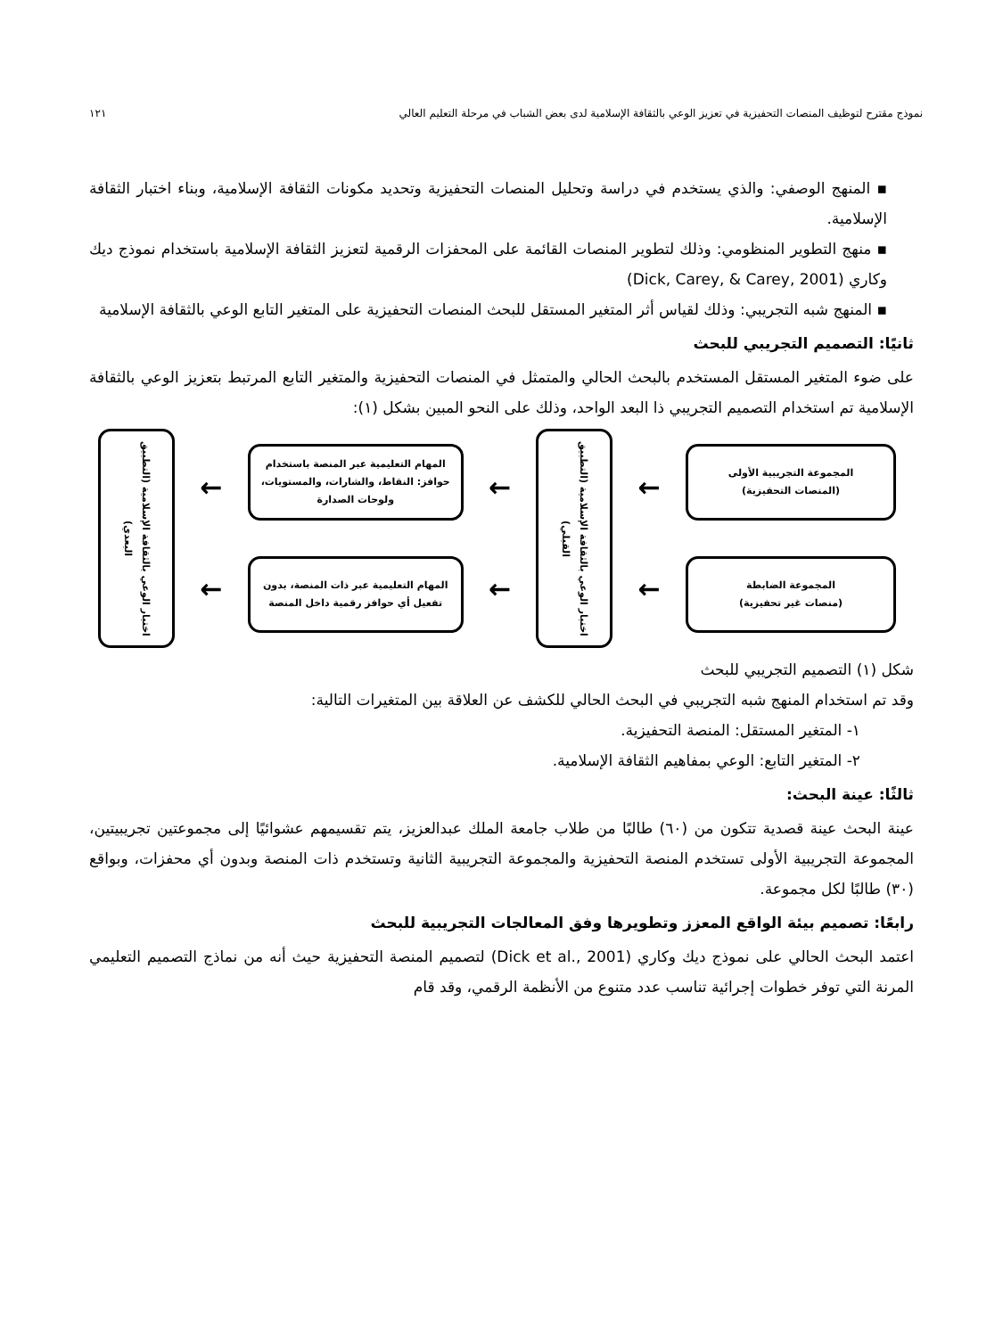نموذج مقترح لتوظيف المنصات التحفيزية في تعزيز الوعي بالثقافة الإسلامية لدى بعض الشباب في مرحلة التعليم العالي ١٢١
▪ المنهج الوصفي: والذي يستخدم في دراسة وتحليل المنصات التحفيزية وتحديد مكونات الثقافة الإسلامية، وبناء اختبار الثقافة الإسلامية.
▪ منهج التطوير المنظومي: وذلك لتطوير المنصات القائمة على المحفزات الرقمية لتعزيز الثقافة الإسلامية باستخدام نموذج ديك وكاري (Dick, Carey, & Carey, 2001)
▪ المنهج شبه التجريبي: وذلك لقياس أثر المتغير المستقل للبحث المنصات التحفيزية على المتغير التابع الوعي بالثقافة الإسلامية
ثانيًا: التصميم التجريبي للبحث
على ضوء المتغير المستقل المستخدم بالبحث الحالي والمتمثل في المنصات التحفيزية والمتغير التابع المرتبط بتعزيز الوعي بالثقافة الإسلامية تم استخدام التصميم التجريبي ذا البعد الواحد، وذلك على النحو المبين بشكل (١):
المجموعة التجريبية الأولى
(المنصات التحفيزية)
المجموعة الضابطة
(منصات غير تحفيزية)
←
←
اختبار الوعي بالثقافة الإسلامية (التطبيق القبلي)
←
←
المهام التعليمية عبر المنصة باستخدام حوافز: النقاط، والشارات، والمستويات، ولوحات الصدارة
المهام التعليمية عبر ذات المنصة، بدون تفعيل أي حوافز رقمية داخل المنصة
←
←
اختبار الوعي بالثقافة الإسلامية (التطبيق البعدي)
شكل (١) التصميم التجريبي للبحث
وقد تم استخدام المنهج شبه التجريبي في البحث الحالي للكشف عن العلاقة بين المتغيرات التالية:
١- المتغير المستقل: المنصة التحفيزية.
٢- المتغير التابع: الوعي بمفاهيم الثقافة الإسلامية.
ثالثًا: عينة البحث:
عينة البحث عينة قصدية تتكون من (٦٠) طالبًا من طلاب جامعة الملك عبدالعزيز، يتم تقسيمهم عشوائيًا إلى مجموعتين تجريبيتين، المجموعة التجريبية الأولى تستخدم المنصة التحفيزية والمجموعة التجريبية الثانية وتستخدم ذات المنصة وبدون أي محفزات، وبواقع (٣٠) طالبًا لكل مجموعة.
رابعًا: تصميم بيئة الواقع المعزز وتطويرها وفق المعالجات التجريبية للبحث
اعتمد البحث الحالي على نموذج ديك وكاري (Dick et al., 2001) لتصميم المنصة التحفيزية حيث أنه من نماذج التصميم التعليمي المرنة التي توفر خطوات إجرائية تناسب عدد متنوع من الأنظمة الرقمي، وقد قام